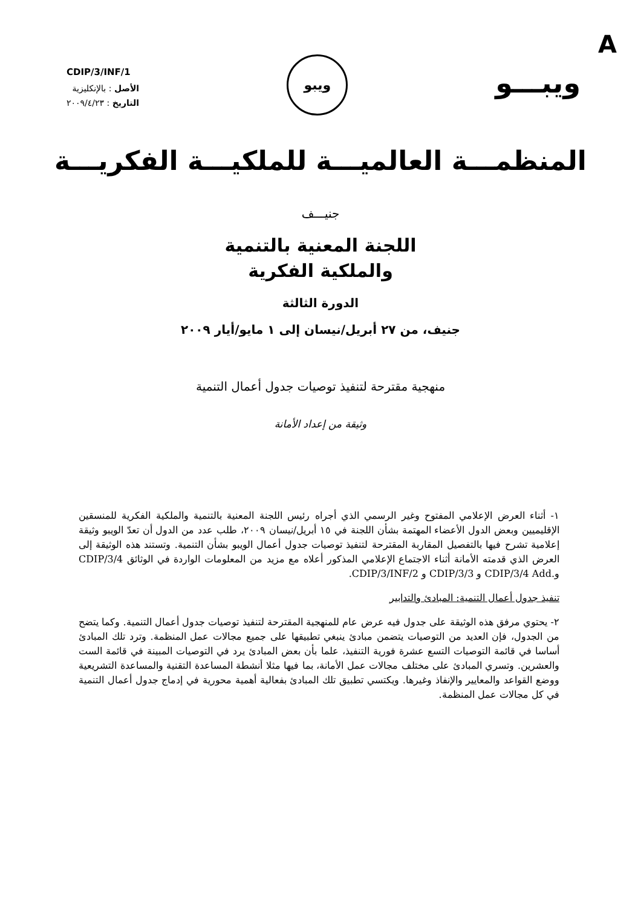A
CDIP/3/INF/1
الأصل : بالإنكليزية
التاريخ : ٢٠٠٩/٤/٢٣
ويبو
ويبـــو
المنظمـــة العالميـــة للملكيـــة الفكريـــة
جنيـــف
اللجنة المعنية بالتنمية
والملكية الفكرية
الدورة الثالثة
جنيف، من ٢٧ أبريل/نيسان إلى ١ مايو/أيار ٢٠٠٩
منهجية مقترحة لتنفيذ توصيات جدول أعمال التنمية
وثيقة من إعداد الأمانة
١- أثناء العرض الإعلامي المفتوح وغير الرسمي الذي أجراه رئيس اللجنة المعنية بالتنمية والملكية الفكرية للمنسقين الإقليميين وبعض الدول الأعضاء المهتمة بشأن اللجنة في ١٥ أبريل/نيسان ٢٠٠٩، طلب عدد من الدول أن تعدّ الويبو وثيقة إعلامية تشرح فيها بالتفصيل المقاربة المقترحة لتنفيذ توصيات جدول أعمال الويبو بشأن التنمية. وتستند هذه الوثيقة إلى العرض الذي قدمته الأمانة أثناء الاجتماع الإعلامي المذكور أعلاه مع مزيد من المعلومات الواردة في الوثائق CDIP/3/4 و.CDIP/3/4 Add و CDIP/3/3 و CDIP/3/INF/2.
تنفيذ جدول أعمال التنمية: المبادئ والتدابير
٢- يحتوي مرفق هذه الوثيقة على جدول فيه عرض عام للمنهجية المقترحة لتنفيذ توصيات جدول أعمال التنمية. وكما يتضح من الجدول، فإن العديد من التوصيات يتضمن مبادئ ينبغي تطبيقها على جميع مجالات عمل المنظمة. وترد تلك المبادئ أساسا في قائمة التوصيات التسع عشرة فورية التنفيذ، علما بأن بعض المبادئ يرد في التوصيات المبينة في قائمة الست والعشرين. وتسري المبادئ على مختلف مجالات عمل الأمانة، بما فيها مثلا أنشطة المساعدة التقنية والمساعدة التشريعية ووضع القواعد والمعايير والإنفاذ وغيرها. ويكتسي تطبيق تلك المبادئ بفعالية أهمية محورية في إدماج جدول أعمال التنمية في كل مجالات عمل المنظمة.